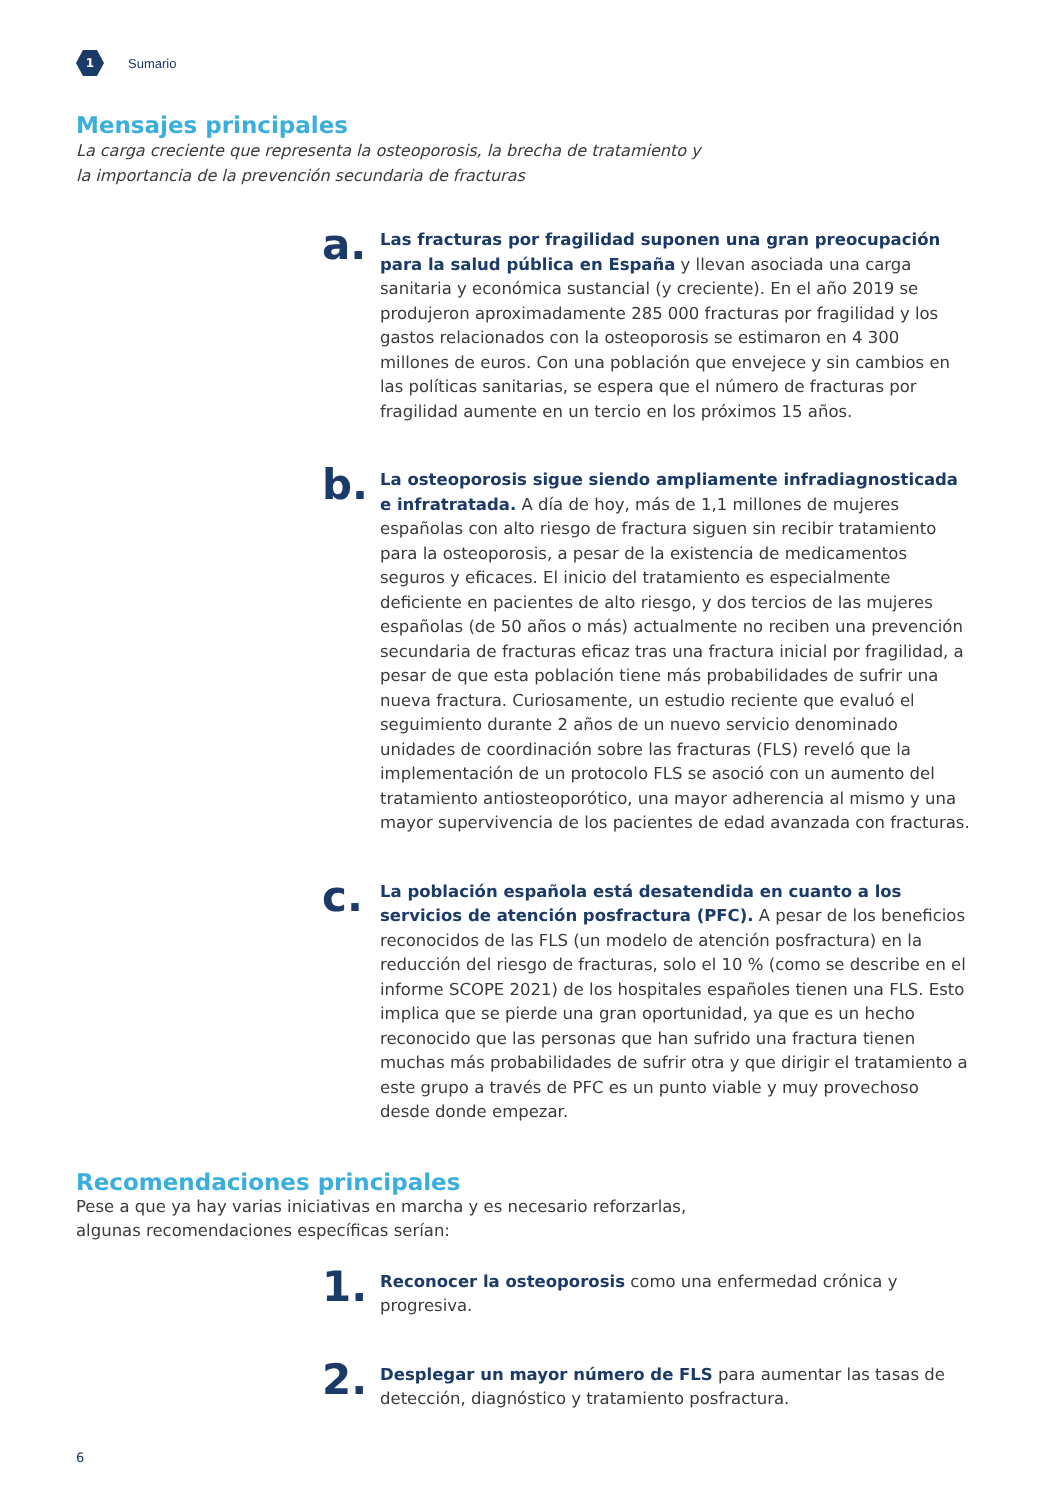1
Sumario
Mensajes principales
La carga creciente que representa la osteoporosis, la brecha de tratamiento y
la importancia de la prevención secundaria de fracturas
a.
Las fracturas por fragilidad suponen una gran preocupación para la salud pública en España y llevan asociada una carga sanitaria y económica sustancial (y creciente). En el año 2019 se produjeron aproximadamente 285 000 fracturas por fragilidad y los gastos relacionados con la osteoporosis se estimaron en 4 300 millones de euros. Con una población que envejece y sin cambios en las políticas sanitarias, se espera que el número de fracturas por fragilidad aumente en un tercio en los próximos 15 años.
b.
La osteoporosis sigue siendo ampliamente infradiagnosticada e infratratada. A día de hoy, más de 1,1 millones de mujeres españolas con alto riesgo de fractura siguen sin recibir tratamiento para la osteoporosis, a pesar de la existencia de medicamentos seguros y eficaces. El inicio del tratamiento es especialmente deficiente en pacientes de alto riesgo, y dos tercios de las mujeres españolas (de 50 años o más) actualmente no reciben una prevención secundaria de fracturas eficaz tras una fractura inicial por fragilidad, a pesar de que esta población tiene más probabilidades de sufrir una nueva fractura. Curiosamente, un estudio reciente que evaluó el seguimiento durante 2 años de un nuevo servicio denominado unidades de coordinación sobre las fracturas (FLS) reveló que la implementación de un protocolo FLS se asoció con un aumento del tratamiento antiosteoporótico, una mayor adherencia al mismo y una mayor supervivencia de los pacientes de edad avanzada con fracturas.
c.
La población española está desatendida en cuanto a los servicios de atención posfractura (PFC). A pesar de los beneficios reconocidos de las FLS (un modelo de atención posfractura) en la reducción del riesgo de fracturas, solo el 10 % (como se describe en el informe SCOPE 2021) de los hospitales españoles tienen una FLS. Esto implica que se pierde una gran oportunidad, ya que es un hecho reconocido que las personas que han sufrido una fractura tienen muchas más probabilidades de sufrir otra y que dirigir el tratamiento a este grupo a través de PFC es un punto viable y muy provechoso desde donde empezar.
Recomendaciones principales
Pese a que ya hay varias iniciativas en marcha y es necesario reforzarlas,
algunas recomendaciones específicas serían:
1.
Reconocer la osteoporosis como una enfermedad crónica y progresiva.
2.
Desplegar un mayor número de FLS para aumentar las tasas de detección, diagnóstico y tratamiento posfractura.
6